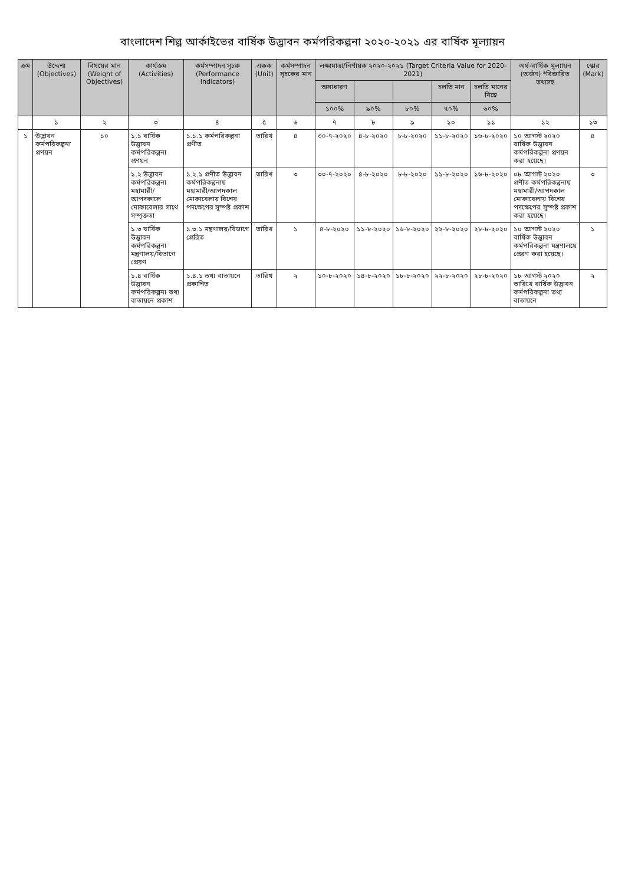বাংলাদেশ শিল্প আর্কাইভের বার্ষিক উদ্ভাবন কর্মপরিকল্পনা ২০২০-২০২১ এর বার্ষিক মূল্যায়ন
| ক্রম | উদ্দেশ্য (Objectives) | বিষয়ের মান (Weight of Objectives) | কার্যক্রম (Activities) | কর্মসম্পাদন সূচক (Performance Indicators) | একক (Unit) | কর্মসম্পাদন সূচকের মান | লক্ষ্যমাত্রা/নির্ণায়ক ২০২০-২০২১ (Target Criteria Value for 2020-2021) | | | | | অর্ধ-বার্ষিক মূল্যায়ন (অর্জন) *বিস্তারিত তথ্যসহ | স্কোর (Mark) |
| --- | --- | --- | --- | --- | --- | --- | --- | --- | --- | --- | --- | --- | --- |
| | | | | | | | অসাধারণ | | | চলতি মান | চলতি মানের নিম্নে | | |
| | | | | | | | ১০০% | ৯০% | ৮০% | ৭০% | ৬০% | | |
| | ১ | ২ | ৩ | ৪ | ৫ | ৬ | ৭ | ৮ | ৯ | ১০ | ১১ | ১২ | ১৩ |
| ১ | উদ্ভাবন কর্মপরিকল্পনা প্রণয়ন | ১০ | ১.১ বার্ষিক উদ্ভাবন কর্মপরিকল্পনা প্রণয়ন | ১.১.১ কর্মপরিকল্পনা প্রণীত | তারিখ | ৪ | ৩০-৭-২০২০ | ৪-৮-২০২০ | ৮-৮-২০২০ | ১১-৮-২০২০ | ১৬-৮-২০২০ | ১০ আগস্ট ২০২০ বার্ষিক উদ্ভাবন কর্মপরিকল্পনা প্রণয়ন করা হয়েছে। | ৪ |
| | | | ১.২ উদ্ভাবন কর্মপরিকল্পনা মহামারী/আপদকালে মোকাবেলার সাথে সম্পৃক্ততা | ১.২.১ প্রণীত উদ্ভাবন কর্মপরিকল্পনায় মহামারী/আপদকাল মোকাবেলায় বিশেষ পদক্ষেপের সুস্পষ্ট প্রকাশ | তারিখ | ৩ | ৩০-৭-২০২০ | ৪-৮-২০২০ | ৮-৮-২০২০ | ১১-৮-২০২০ | ১৬-৮-২০২০ | ০৮ আগস্ট ২০২০ প্রণীত কর্মপরিকল্পনায় মহামারী/আপদকাল মোকাবেলায় বিশেষ পদক্ষেপের সুস্পষ্ট প্রকাশ করা হয়েছে। | ৩ |
| | | | ১.৩ বার্ষিক উদ্ভাবন কর্মপরিকল্পনা মন্ত্রণালয়/বিভাগে প্রেরণ | ১.৩.১ মন্ত্রণালয়/বিভাগে প্রেরিত | তারিখ | ১ | ৪-৮-২০২০ | ১১-৮-২০২০ | ১৬-৮-২০২০ | ২২-৮-২০২০ | ২৮-৮-২০২০ | ১০ আগস্ট ২০২০ বার্ষিক উদ্ভাবন কর্মপরিকল্পনা মন্ত্রণালয়ে প্রেরণ করা হয়েছে। | ১ |
| | | | ১.৪ বার্ষিক উদ্ভাবন কর্মপরিকল্পনা তথ্য বাতায়নে প্রকাশ | ১.৪.১ তথ্য বাতায়নে প্রকাশিত | তারিখ | ২ | ১০-৮-২০২০ | ১৪-৮-২০২০ | ১৮-৮-২০২০ | ২২-৮-২০২০ | ২৮-৮-২০২০ | ১৮ আগস্ট ২০২০ তারিখে বার্ষিক উদ্ভাবন কর্মপরিকল্পনা তথ্য বাতায়নে | ২ |